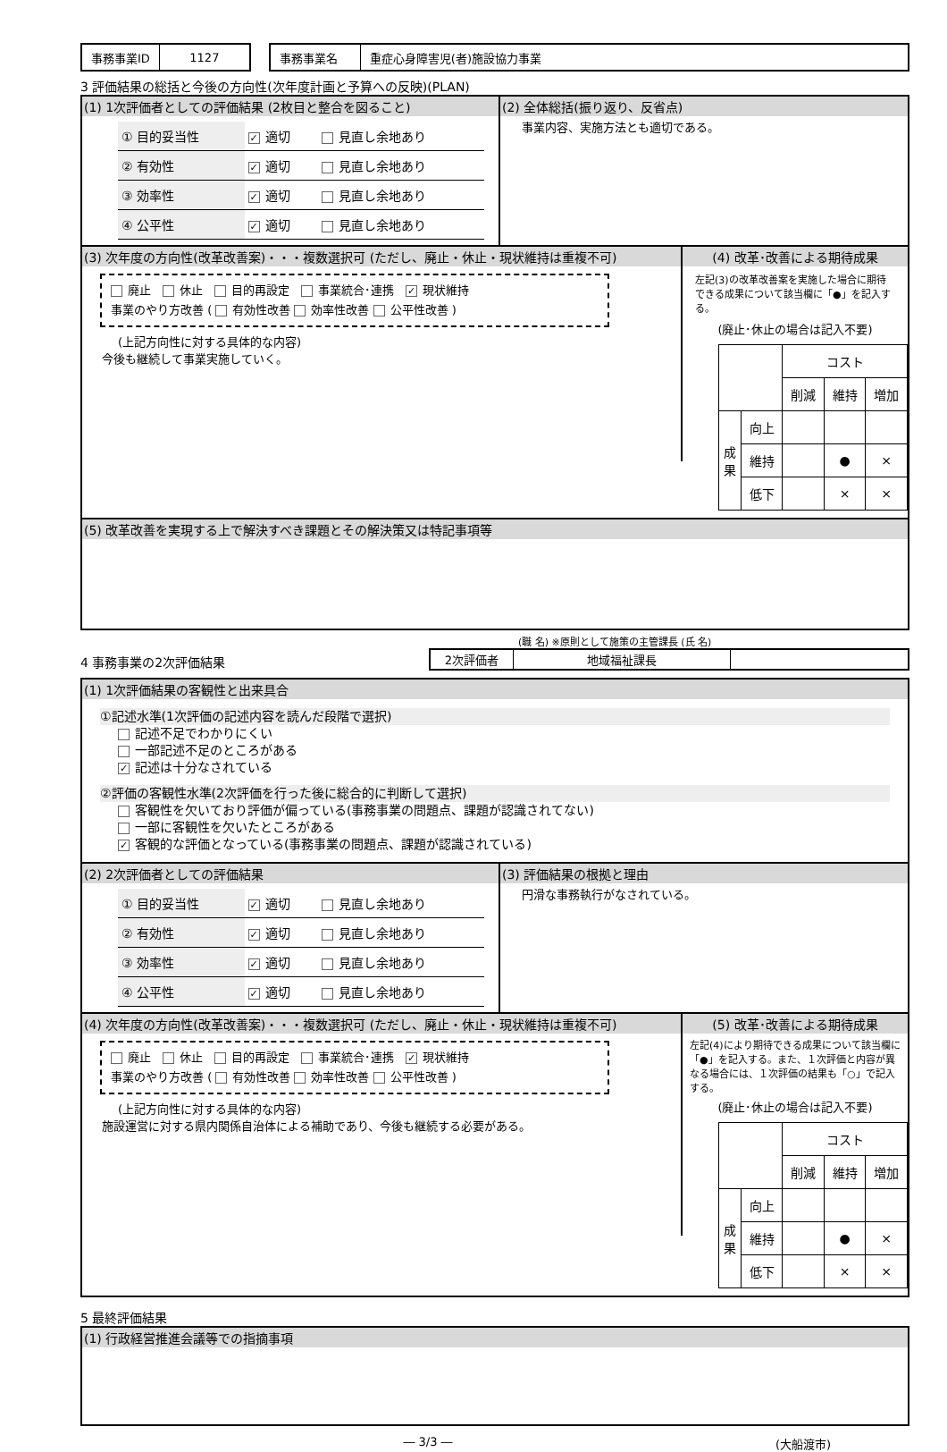| 事務事業ID | 1127 |
| 事務事業名 | 重症心身障害児(者)施設協力事業 |
3 評価結果の総括と今後の方向性(次年度計画と予算への反映)(PLAN)
(1) 1次評価者としての評価結果 (2枚目と整合を図ること)
| ① 目的妥当性 | ✓ 適切 | 見直し余地あり |
| ② 有効性 | ✓ 適切 | 見直し余地あり |
| ③ 効率性 | ✓ 適切 | 見直し余地あり |
| ④ 公平性 | ✓ 適切 | 見直し余地あり |
(2) 全体総括(振り返り、反省点)
事業内容、実施方法とも適切である。
(3) 次年度の方向性(改革改善案)・・・複数選択可 (ただし、廃止・休止・現状維持は重複不可)
廃止　 休止　 目的再設定　 事業統合･連携　✓ 現状維持
事業のやり方改善 ( 有効性改善 効率性改善 公平性改善 )
(上記方向性に対する具体的な内容)
今後も継続して事業実施していく。
(4) 改革･改善による期待成果
左記(3)の改革改善案を実施した場合に期待できる成果について該当欄に「●」を記入する。
(廃止･休止の場合は記入不要)
| | | コスト | | |
| | | 削減 | 維持 | 増加 |
| 成果 | 向上 | | | |
| | 維持 | | ● | × |
| | 低下 | | × | × |
(5) 改革改善を実現する上で解決すべき課題とその解決策又は特記事項等
4 事務事業の2次評価結果
(職 名) ※原則として施策の主管課長 (氏 名)
| 2次評価者 | 地域福祉課長 | |
(1) 1次評価結果の客観性と出来具合
①記述水準(1次評価の記述内容を読んだ段階で選択)
記述不足でわかりにくい
一部記述不足のところがある
✓ 記述は十分なされている
②評価の客観性水準(2次評価を行った後に総合的に判断して選択)
客観性を欠いており評価が偏っている(事務事業の問題点、課題が認識されてない)
一部に客観性を欠いたところがある
✓ 客観的な評価となっている(事務事業の問題点、課題が認識されている)
(2) 2次評価者としての評価結果
| ① 目的妥当性 | ✓ 適切 | 見直し余地あり |
| ② 有効性 | ✓ 適切 | 見直し余地あり |
| ③ 効率性 | ✓ 適切 | 見直し余地あり |
| ④ 公平性 | ✓ 適切 | 見直し余地あり |
(3) 評価結果の根拠と理由
円滑な事務執行がなされている。
(4) 次年度の方向性(改革改善案)・・・複数選択可 (ただし、廃止・休止・現状維持は重複不可)
廃止　 休止　 目的再設定　 事業統合･連携　✓ 現状維持
事業のやり方改善 ( 有効性改善 効率性改善 公平性改善 )
(上記方向性に対する具体的な内容)
施設運営に対する県内関係自治体による補助であり、今後も継続する必要がある。
(5) 改革･改善による期待成果
左記(4)により期待できる成果について該当欄に「●」を記入する。また、１次評価と内容が異なる場合には、１次評価の結果も「○」で記入する。
(廃止･休止の場合は記入不要)
| | | コスト | | |
| | | 削減 | 維持 | 増加 |
| 成果 | 向上 | | | |
| | 維持 | | ● | × |
| | 低下 | | × | × |
5 最終評価結果
(1) 行政経営推進会議等での指摘事項
― 3/3 ― (大船渡市)